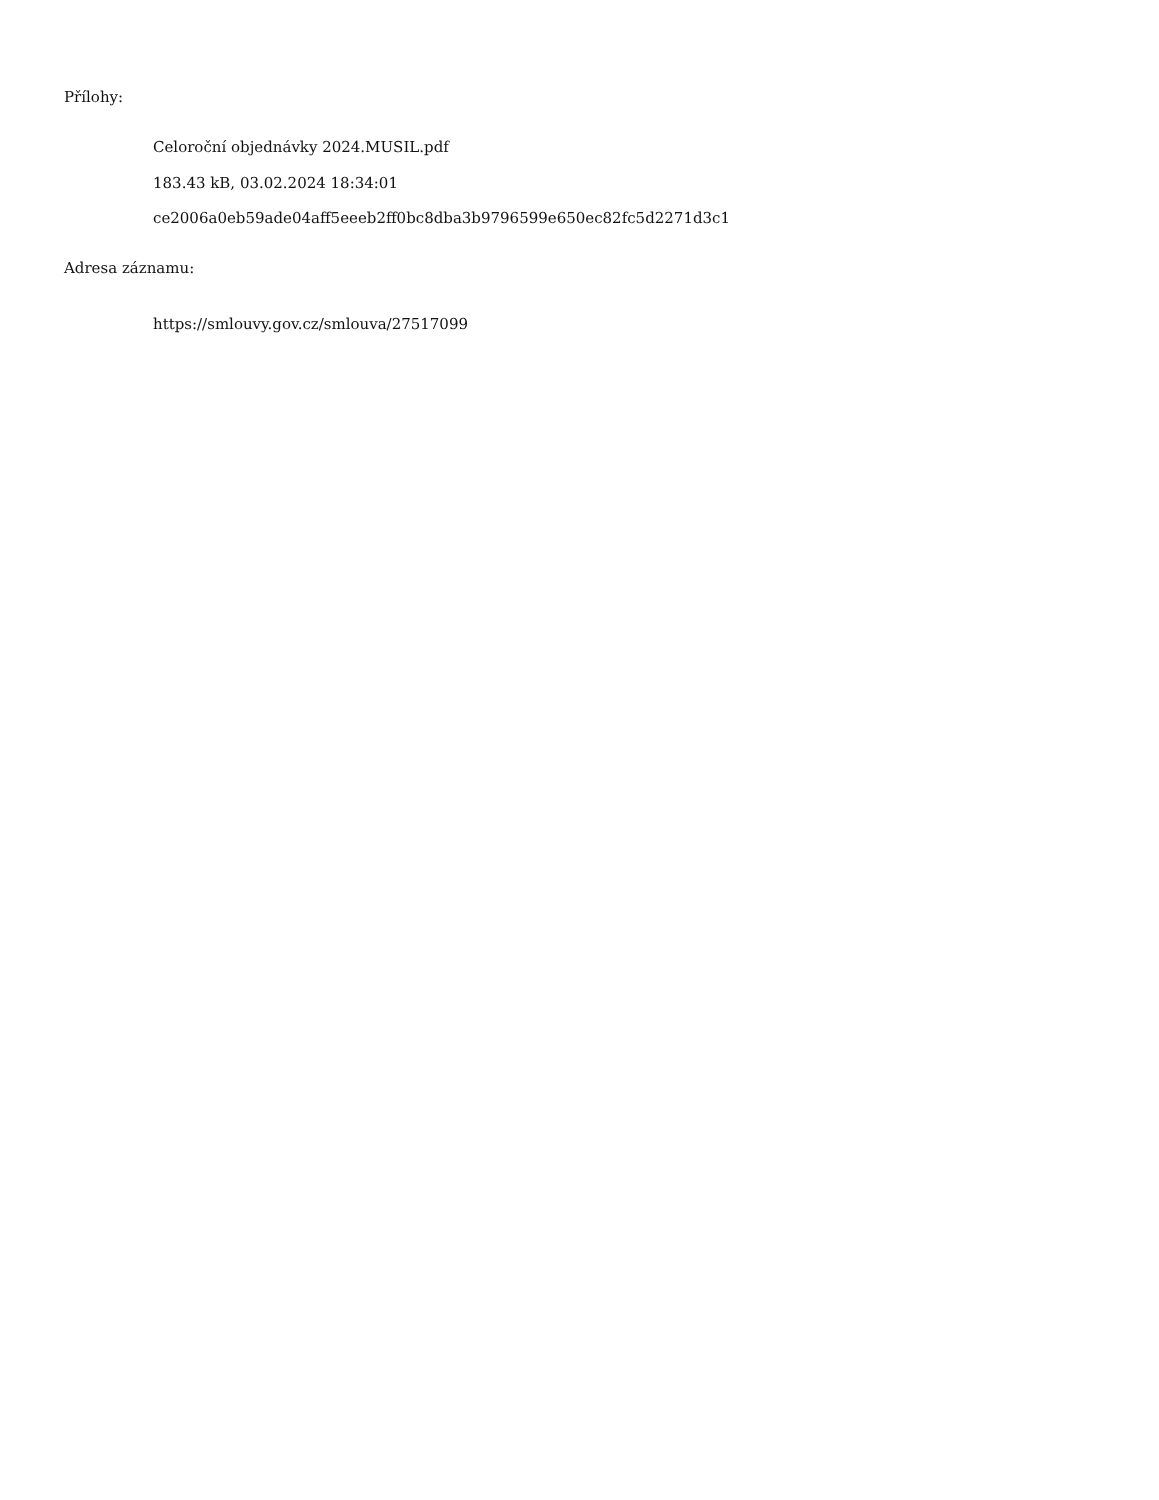Přílohy:
Celoroční objednávky 2024.MUSIL.pdf
183.43 kB, 03.02.2024 18:34:01
ce2006a0eb59ade04aff5eeeb2ff0bc8dba3b9796599e650ec82fc5d2271d3c1
Adresa záznamu:
https://smlouvy.gov.cz/smlouva/27517099